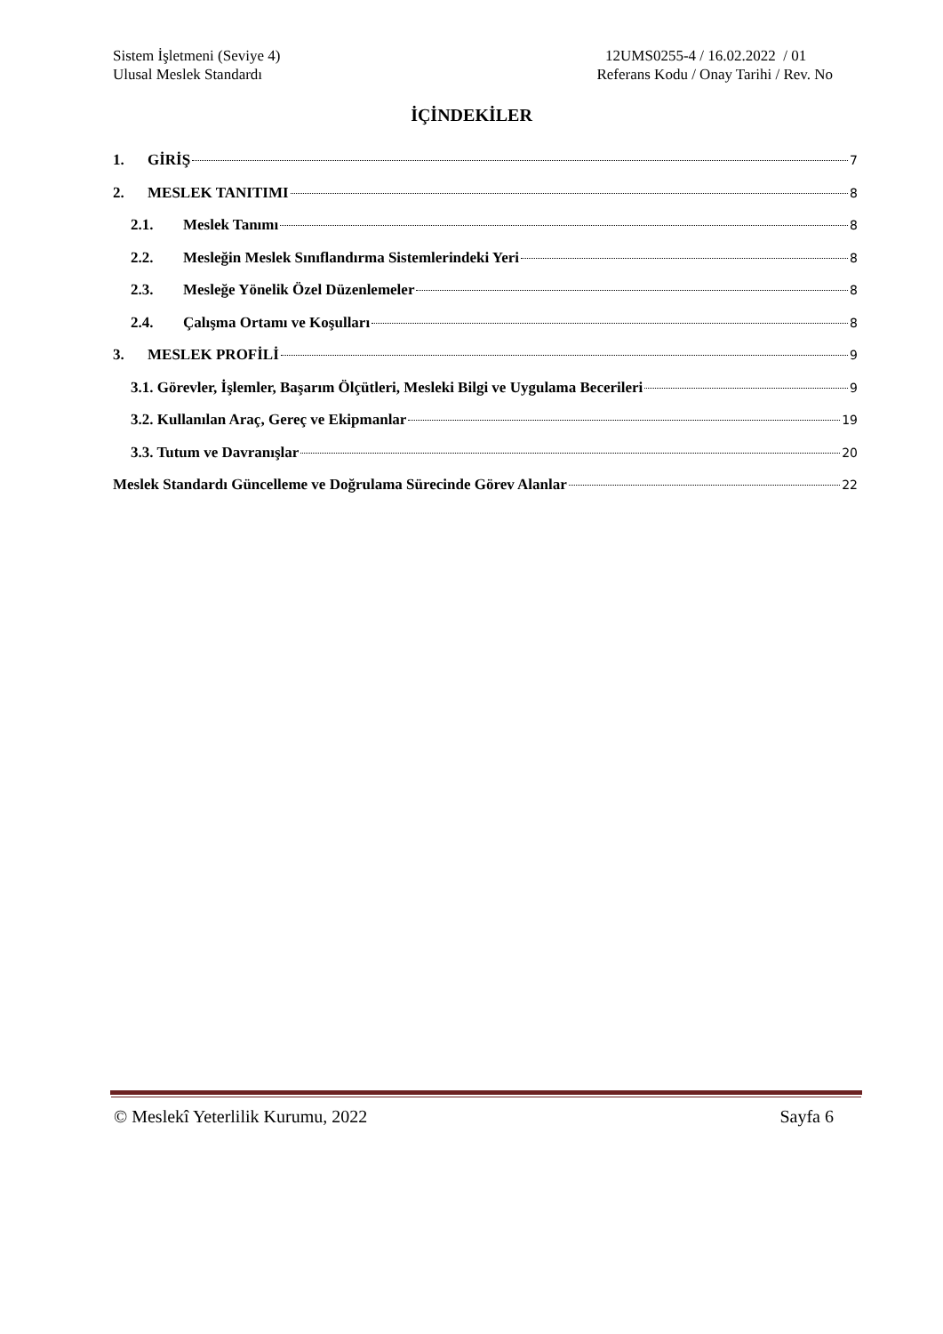Sistem İşletmeni (Seviye 4)
Ulusal Meslek Standardı
12UMS0255-4 / 16.02.2022 / 01
Referans Kodu / Onay Tarihi / Rev. No
İÇİNDEKİLER
1. GİRİŞ 7
2. MESLEK TANITIMI 8
2.1. Meslek Tanımı 8
2.2. Mesleğin Meslek Sınıflandırma Sistemlerindeki Yeri 8
2.3. Mesleğe Yönelik Özel Düzenlemeler 8
2.4. Çalışma Ortamı ve Koşulları 8
3. MESLEK PROFİLİ 9
3.1. Görevler, İşlemler, Başarım Ölçütleri, Mesleki Bilgi ve Uygulama Becerileri 9
3.2. Kullanılan Araç, Gereç ve Ekipmanlar 19
3.3. Tutum ve Davranışlar 20
Meslek Standardı Güncelleme ve Doğrulama Sürecinde Görev Alanlar 22
© Meslekî Yeterlilik Kurumu, 2022 Sayfa 6